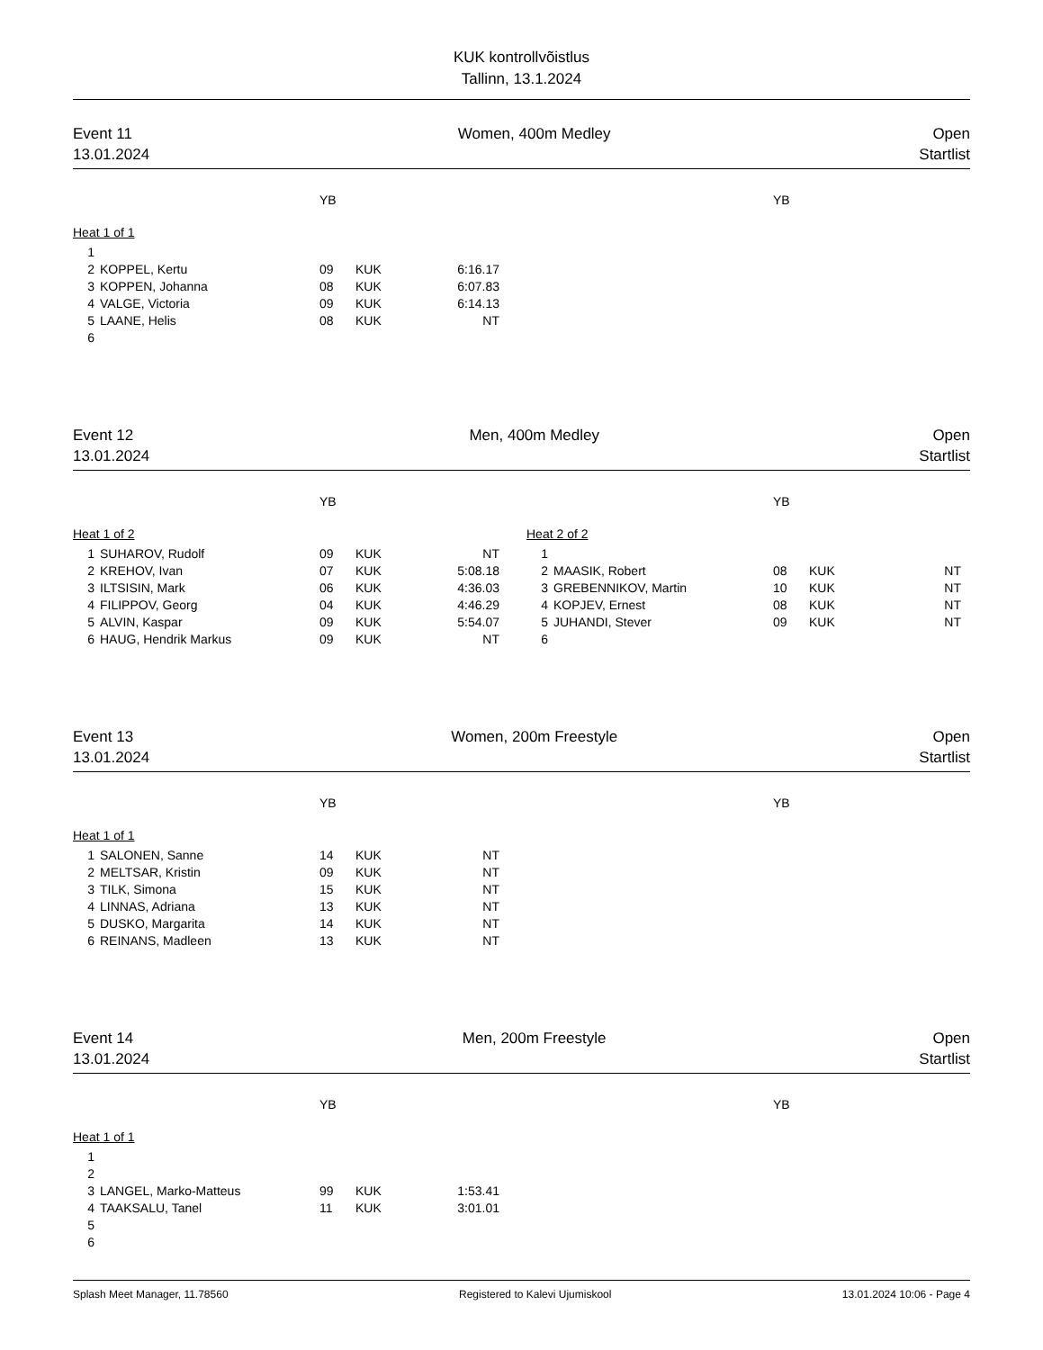KUK kontrollvõistlus
Tallinn, 13.1.2024
Event 11
13.01.2024
Women, 400m Medley Open
Startlist
| | | YB | | | | | YB | | |
| Heat 1 of 1 | | | | | | | | | |
| 1 | | | | | | | | | |
| 2 | KOPPEL, Kertu | 09 | KUK | 6:16.17 | | | | | |
| 3 | KOPPEN, Johanna | 08 | KUK | 6:07.83 | | | | | |
| 4 | VALGE, Victoria | 09 | KUK | 6:14.13 | | | | | |
| 5 | LAANE, Helis | 08 | KUK | NT | | | | | |
| 6 | | | | | | | | | |
Event 12
13.01.2024
Men, 400m Medley Open
Startlist
| | | YB | | | | | YB | | |
| Heat 1 of 2 | | | | | Heat 2 of 2 | | | | |
| 1 | SUHAROV, Rudolf | 09 | KUK | NT | 1 | | | | |
| 2 | KREHOV, Ivan | 07 | KUK | 5:08.18 | 2 | MAASIK, Robert | 08 | KUK | NT |
| 3 | ILTSISIN, Mark | 06 | KUK | 4:36.03 | 3 | GREBENNIKOV, Martin | 10 | KUK | NT |
| 4 | FILIPPOV, Georg | 04 | KUK | 4:46.29 | 4 | KOPJEV, Ernest | 08 | KUK | NT |
| 5 | ALVIN, Kaspar | 09 | KUK | 5:54.07 | 5 | JUHANDI, Stever | 09 | KUK | NT |
| 6 | HAUG, Hendrik Markus | 09 | KUK | NT | 6 | | | | |
Event 13
13.01.2024
Women, 200m Freestyle Open
Startlist
| | | YB | | | | | YB | | |
| Heat 1 of 1 | | | | | | | | | |
| 1 | SALONEN, Sanne | 14 | KUK | NT | | | | | |
| 2 | MELTSAR, Kristin | 09 | KUK | NT | | | | | |
| 3 | TILK, Simona | 15 | KUK | NT | | | | | |
| 4 | LINNAS, Adriana | 13 | KUK | NT | | | | | |
| 5 | DUSKO, Margarita | 14 | KUK | NT | | | | | |
| 6 | REINANS, Madleen | 13 | KUK | NT | | | | | |
Event 14
13.01.2024
Men, 200m Freestyle Open
Startlist
| | | YB | | | | | YB | | |
| Heat 1 of 1 | | | | | | | | | |
| 1 | | | | | | | | | |
| 2 | | | | | | | | | |
| 3 | LANGEL, Marko-Matteus | 99 | KUK | 1:53.41 | | | | | |
| 4 | TAAKSALU, Tanel | 11 | KUK | 3:01.01 | | | | | |
| 5 | | | | | | | | | |
| 6 | | | | | | | | | |
Splash Meet Manager, 11.78560 Registered to Kalevi Ujumiskool 13.01.2024 10:06 - Page 4